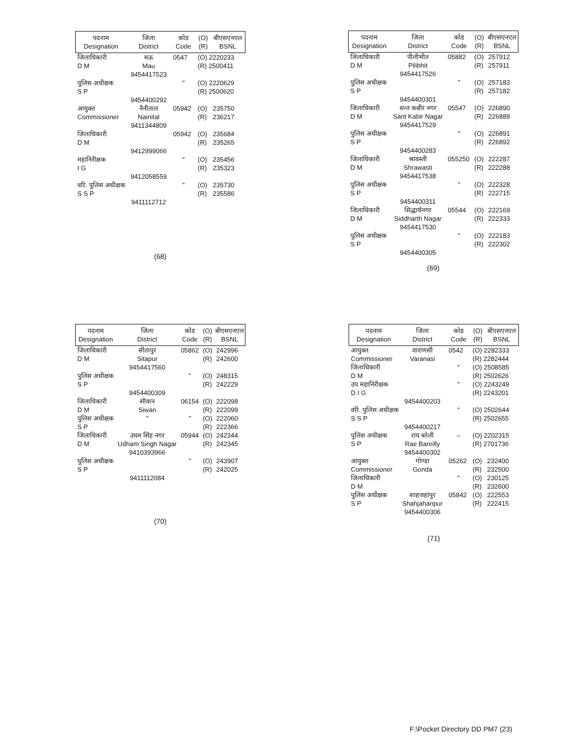| पदनाम Designation | जिला District | कोड Code | (O) (R) | बीएसएनएल BSNL |
| --- | --- | --- | --- | --- |
| जिलाधिकारी D M | मऊ Mau 9454417523 | 0547 | (O) 2220233 (R) 2500411 | |
| पुलिस अधीक्षक S P | 9454400292 | " | (O) 2220629 (R) 2500620 | |
| आयुक्त Commissioner | नैनीताल Nainital 9411344809 | 05942 | (O) (R) | 235750 236217 |
| जिलाधिकारी D M | 9412999066 | 05942 | (O) (R) | 235684 235265 |
| महानिरीक्षक I G | 9412058559 | " | (O) (R) | 235456 235323 |
| वरि. पुलिस अधीक्षक S S P | | " | (O) (R) | 235730 235586 |
| | 9411112712 | | | |
(68)
| पदनाम Designation | जिला District | कोड Code | (O) (R) | बीएसएनएल BSNL |
| --- | --- | --- | --- | --- |
| जिलाधिकारी D M | पीलीभीत Pilibhit 9454417526 | 05882 | (O) (R) | 257912 257911 |
| पुलिस अधीक्षक S P | 9454400301 | " | (O) (R) | 257183 257182 |
| जिलाधिकारी D M | सन्त कबीर नगर Sant Kabir Nagar 9454417529 | 05547 | (O) (R) | 226890 226889 |
| पुलिस अधीक्षक S P | 9454400283 | " | (O) (R) | 226891 226892 |
| जिलाधिकारी D M | श्रावस्ती Shrawasti 9454417538 | 055250 | (O) (R) | 222287 222288 |
| पुलिस अधीक्षक S P | 9454400311 | " | (O) (R) | 222328 222715 |
| जिलाधिकारी D M | सिद्धार्थनगर Siddharth Nagar 9454417530 | 05544 | (O) (R) | 222169 222333 |
| पुलिस अधीक्षक S P | 9454400305 | " | (O) (R) | 222183 222302 |
(69)
| पदनाम Designation | जिला District | कोड Code | (O) (R) | बीएसएनएल BSNL |
| --- | --- | --- | --- | --- |
| जिलाधिकारी D M | सीतापुर Sitapur 9454417560 | 05862 | (O) (R) | 242996 242600 |
| पुलिस अधीक्षक S P | 9454400309 | " | (O) (R) | 248315 242229 |
| जिलाधिकारी D M | सीवान Siwan | 06154 | (O) (R) | 222098 222099 |
| पुलिस अधीक्षक S P | " | " | (O) (R) | 222060 222366 |
| जिलाधिकारी D M | उधम सिंह नगर Udham Singh Nagar 9410393966 | 05944 | (O) (R) | 242344 242345 |
| पुलिस अधीक्षक S P | 9411112084 | " | (O) (R) | 243907 242025 |
(70)
| पदनाम Designation | जिला District | कोड Code | (O) (R) | बीएसएनएल BSNL |
| --- | --- | --- | --- | --- |
| आयुक्त Commissioner | वाराणसी Varanasi | 0542 | (O) 2282333 (R) 2282444 | |
| जिलाधिकारी D M | | " | (O) 2508585 (R) 2502626 | |
| उप महानिरीक्षक D I G | 9454400203 | " | (O) 2243249 (R) 2243201 | |
| वरि. पुलिस अधीक्षक S S P | | " | (O) 2502644 (R) 2502655 | |
| | 9454400217 | | | |
| पुलिस अधीक्षक S P | राय बरेली Rae Bareilly 9454400302 | – | (O) 2202315 (R) 2701736 | |
| आयुक्त Commissioner | गोण्डा Gonda | 05262 | (O) (R) | 232400 232500 |
| जिलाधिकारी D M | | " | (O) (R) | 230125 232600 |
| पुलिस अधीक्षक S P | शाहजहांपुर Shahjahanpur 9454400306 | 05842 | (O) (R) | 222553 222415 |
(71)
F:\Pocket Directory DD PM7 (23)